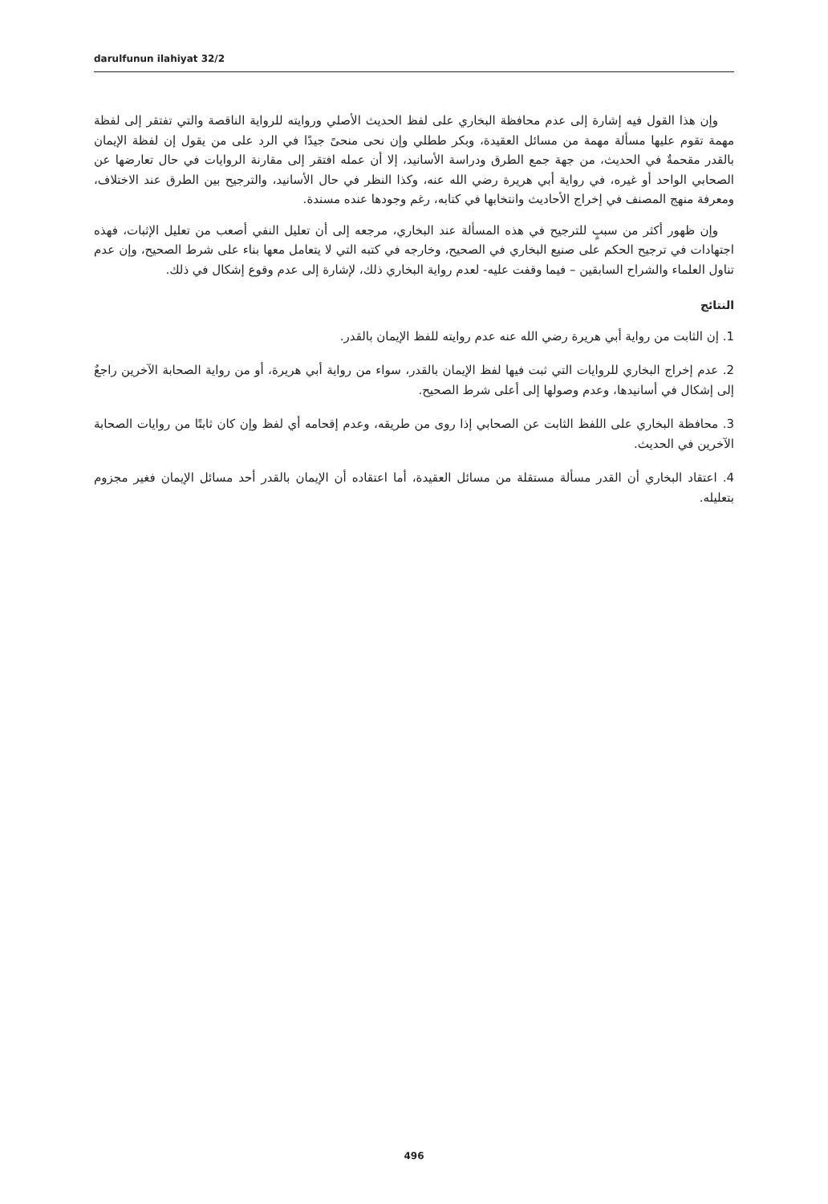darulfunun ilahiyat 32/2
وإن هذا القول فيه إشارة إلى عدم محافظة البخاري على لفظ الحديث الأصلي وروايته للرواية الناقصة والتي تفتقر إلى لفظة مهمة تقوم عليها مسألة مهمة من مسائل العقيدة، وبكر ططلي وإن نحى منحىً جيدًا في الرد على من يقول إن لفظة الإيمان بالقدر مقحمةٌ في الحديث، من جهة جمع الطرق ودراسة الأسانيد، إلا أن عمله افتقر إلى مقارنة الروايات في حال تعارضها عن الصحابي الواحد أو غيره، في رواية أبي هريرة رضي الله عنه، وكذا النظر في حال الأسانيد، والترجيح بين الطرق عند الاختلاف، ومعرفة منهج المصنف في إخراج الأحاديث وانتخابها في كتابه، رغم وجودها عنده مسندة.
وإن ظهور أكثر من سببٍ للترجيح في هذه المسألة عند البخاري، مرجعه إلى أن تعليل النفي أصعب من تعليل الإثبات، فهذه اجتهادات في ترجيح الحكم على صنيع البخاري في الصحيح، وخارجه في كتبه التي لا يتعامل معها بناء على شرط الصحيح، وإن عدم تناول العلماء والشراح السابقين – فيما وقفت عليه- لعدم رواية البخاري ذلك، لإشارة إلى عدم وقوع إشكال في ذلك.
النتائج
1. إن الثابت من رواية أبي هريرة رضي الله عنه عدم روايته للفظ الإيمان بالقدر.
2. عدم إخراج البخاري للروايات التي ثبت فيها لفظ الإيمان بالقدر، سواء من رواية أبي هريرة، أو من رواية الصحابة الآخرين راجعٌ إلى إشكال في أسانيدها، وعدم وصولها إلى أعلى شرط الصحيح.
3. محافظة البخاري على اللفظ الثابت عن الصحابي إذا روى من طريقه، وعدم إقحامه أي لفظ وإن كان ثابتًا من روايات الصحابة الآخرين في الحديث.
4. اعتقاد البخاري أن القدر مسألة مستقلة من مسائل العقيدة، أما اعتقاده أن الإيمان بالقدر أحد مسائل الإيمان فغير مجزوم بتعليله.
496